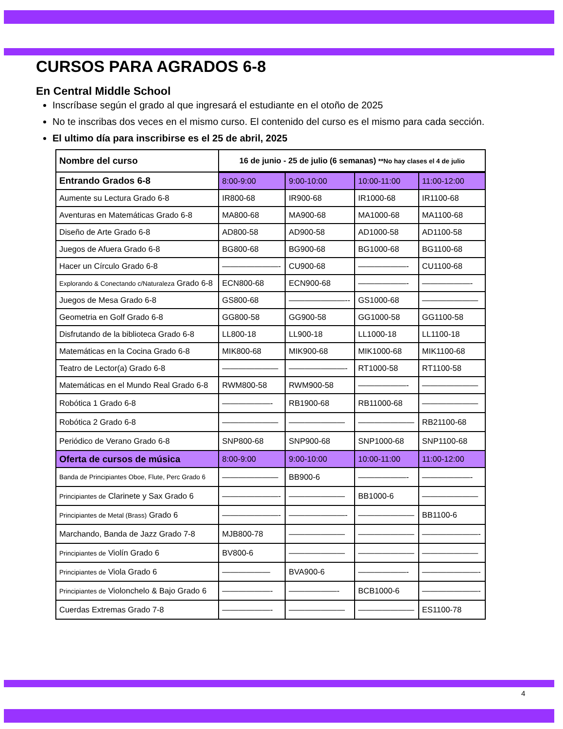CURSOS PARA AGRADOS 6-8
En Central Middle School
Inscríbase según el grado al que ingresará el estudiante en el otoño de 2025
No te inscribas dos veces en el mismo curso. El contenido del curso es el mismo para cada sección.
El ultimo día para inscribirse es el 25 de abril, 2025
| Nombre del curso | 16 de junio - 25 de julio (6 semanas) **No hay clases el 4 de julio | | | |
| --- | --- | --- | --- | --- |
| Entrando Grados 6-8 | 8:00-9:00 | 9:00-10:00 | 10:00-11:00 | 11:00-12:00 |
| Aumente su Lectura Grado 6-8 | IR800-68 | IR900-68 | IR1000-68 | IR1100-68 |
| Aventuras en Matemáticas Grado 6-8 | MA800-68 | MA900-68 | MA1000-68 | MA1100-68 |
| Diseño de Arte Grado 6-8 | AD800-58 | AD900-58 | AD1000-58 | AD1100-58 |
| Juegos de Afuera Grado 6-8 | BG800-68 | BG900-68 | BG1000-68 | BG1100-68 |
| Hacer un Círculo Grado 6-8 | ———————- | CU900-68 | ——————- | CU1100-68 |
| Explorando & Conectando c/Naturaleza Grado 6-8 | ECN800-68 | ECN900-68 | ——————- | ——————- |
| Juegos de Mesa Grado 6-8 | GS800-68 | ———————-- | GS1000-68 | ——————— |
| Geometria en Golf Grado 6-8 | GG800-58 | GG900-58 | GG1000-58 | GG1100-58 |
| Disfrutando de la biblioteca Grado 6-8 | LL800-18 | LL900-18 | LL1000-18 | LL1100-18 |
| Matemáticas en la Cocina Grado 6-8 | MIK800-68 | MIK900-68 | MIK1000-68 | MIK1100-68 |
| Teatro de Lector(a) Grado 6-8 | ——————— | ———————- | RT1000-58 | RT1100-58 |
| Matemáticas en el Mundo Real Grado 6-8 | RWM800-58 | RWM900-58 | ——————- | ——————— |
| Robótica 1 Grado 6-8 | ——————- | RB1900-68 | RB11000-68 | ——————— |
| Robótica 2 Grado 6-8 | ——————— | ——————— | ——————— | RB21100-68 |
| Periódico de Verano Grado 6-8 | SNP800-68 | SNP900-68 | SNP1000-68 | SNP1100-68 |
| Oferta de cursos de música | 8:00-9:00 | 9:00-10:00 | 10:00-11:00 | 11:00-12:00 |
| Banda de Principiantes Oboe, Flute, Perc Grado 6 | ——————— | BB900-6 | ——————- | ——————- |
| Principiantes de Clarinete y Sax Grado 6 | ———————- | ——————— | BB1000-6 | ——————— |
| Principiantes de Metal (Brass) Grado 6 | ———————- | ———————- | ——————— | BB1100-6 |
| Marchando, Banda de Jazz Grado 7-8 | MJB800-78 | ——————— | ——————— | ———————- |
| Principiantes de Violín Grado 6 | BV800-6 | ——————— | ——————— | ——————— |
| Principiantes de Viola Grado 6 | —————— | BVA900-6 | ——————- | ———————- |
| Principiantes de Violonchelo & Bajo Grado 6 | ——————- | ——————- | BCB1000-6 | ———————- |
| Cuerdas Extremas Grado 7-8 | ——————- | ——————— | ——————— | ES1100-78 |
4